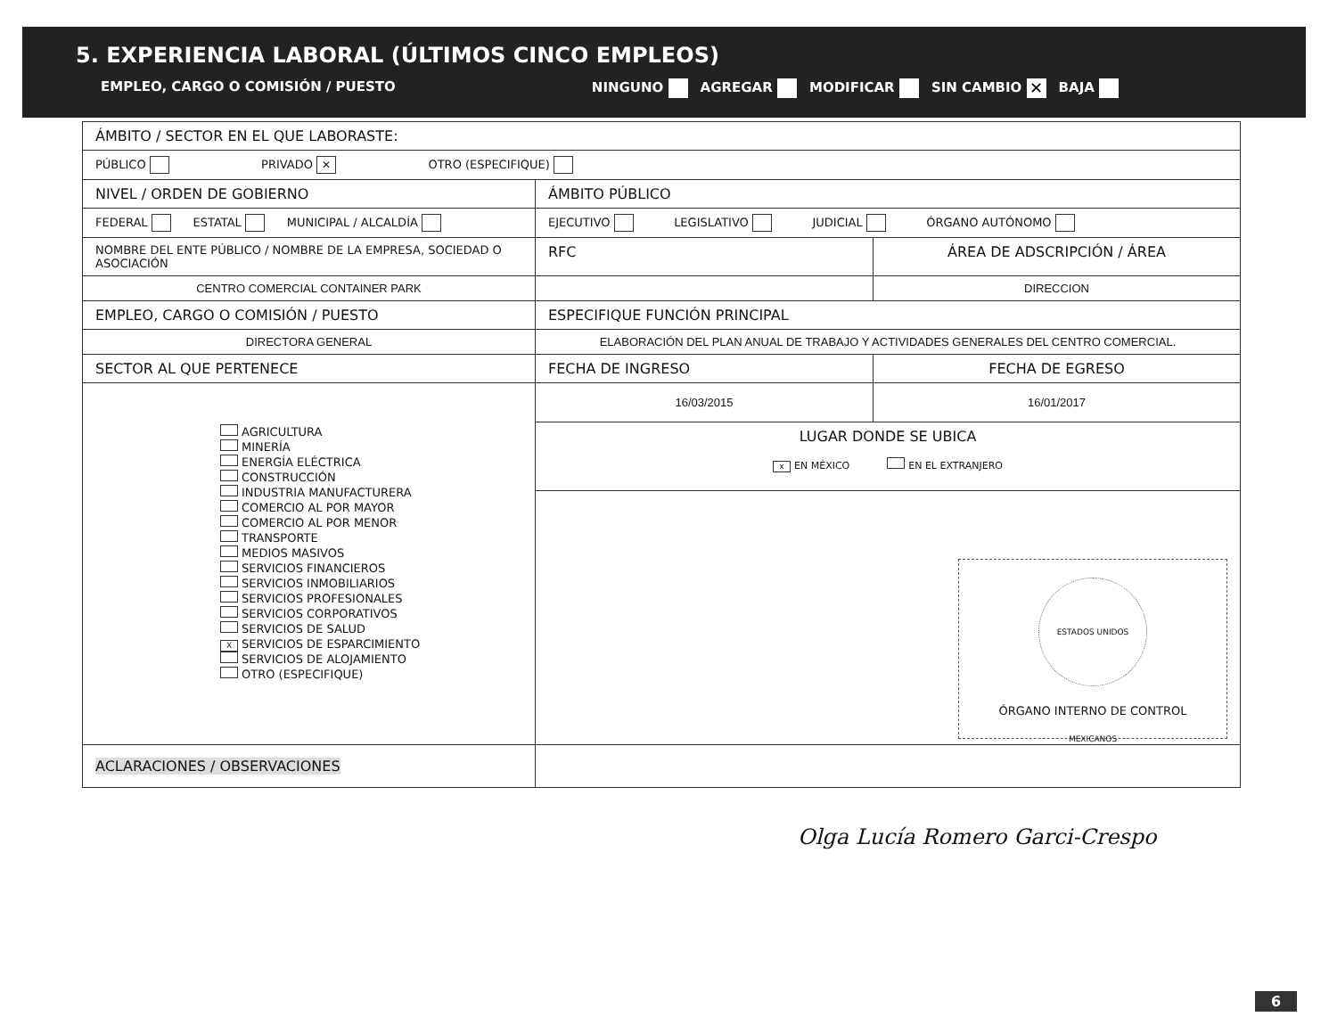5. EXPERIENCIA LABORAL (ÚLTIMOS CINCO EMPLEOS)
EMPLEO, CARGO O COMISIÓN / PUESTO NINGUNO AGREGAR MODIFICAR SIN CAMBIO ✕ BAJA
| ÁMBITO / SECTOR EN EL QUE LABORASTE: | | |
| PÚBLICO PRIVADO ✕ OTRO (ESPECIFIQUE) | | |
| NIVEL / ORDEN DE GOBIERNO | ÁMBITO PÚBLICO | |
| FEDERAL ESTATAL MUNICIPAL / ALCALDÍA | EJECUTIVO LEGISLATIVO JUDICIAL ÓRGANO AUTÓNOMO | |
| NOMBRE DEL ENTE PÚBLICO / NOMBRE DE LA EMPRESA, SOCIEDAD O ASOCIACIÓN | RFC | ÁREA DE ADSCRIPCIÓN / ÁREA |
| CENTRO COMERCIAL CONTAINER PARK | | DIRECCION |
| EMPLEO, CARGO O COMISIÓN / PUESTO | ESPECIFIQUE FUNCIÓN PRINCIPAL | |
| DIRECTORA GENERAL | ELABORACIÓN DEL PLAN ANUAL DE TRABAJO Y ACTIVIDADES GENERALES DEL CENTRO COMERCIAL. | |
| SECTOR AL QUE PERTENECE | FECHA DE INGRESO | FECHA DE EGRESO |
| AGRICULTURA MINERÍA ENERGÍA ELÉCTRICA CONSTRUCCIÓN INDUSTRIA MANUFACTURERA COMERCIO AL POR MAYOR COMERCIO AL POR MENOR TRANSPORTE MEDIOS MASIVOS SERVICIOS FINANCIEROS SERVICIOS INMOBILIARIOS SERVICIOS PROFESIONALES SERVICIOS CORPORATIVOS SERVICIOS DE SALUD X SERVICIOS DE ESPARCIMIENTO SERVICIOS DE ALOJAMIENTO OTRO (ESPECIFIQUE) | 16/03/2015 | 16/01/2017 |
| | LUGAR DONDE SE UBICA x EN MÉXICO EN EL EXTRANJERO | |
| | ESTADOS UNIDOS MEXICANOS ÓRGANO INTERNO DE CONTROL | |
| ACLARACIONES / OBSERVACIONES | | |
Olga Lucía Romero Garci-Crespo
6